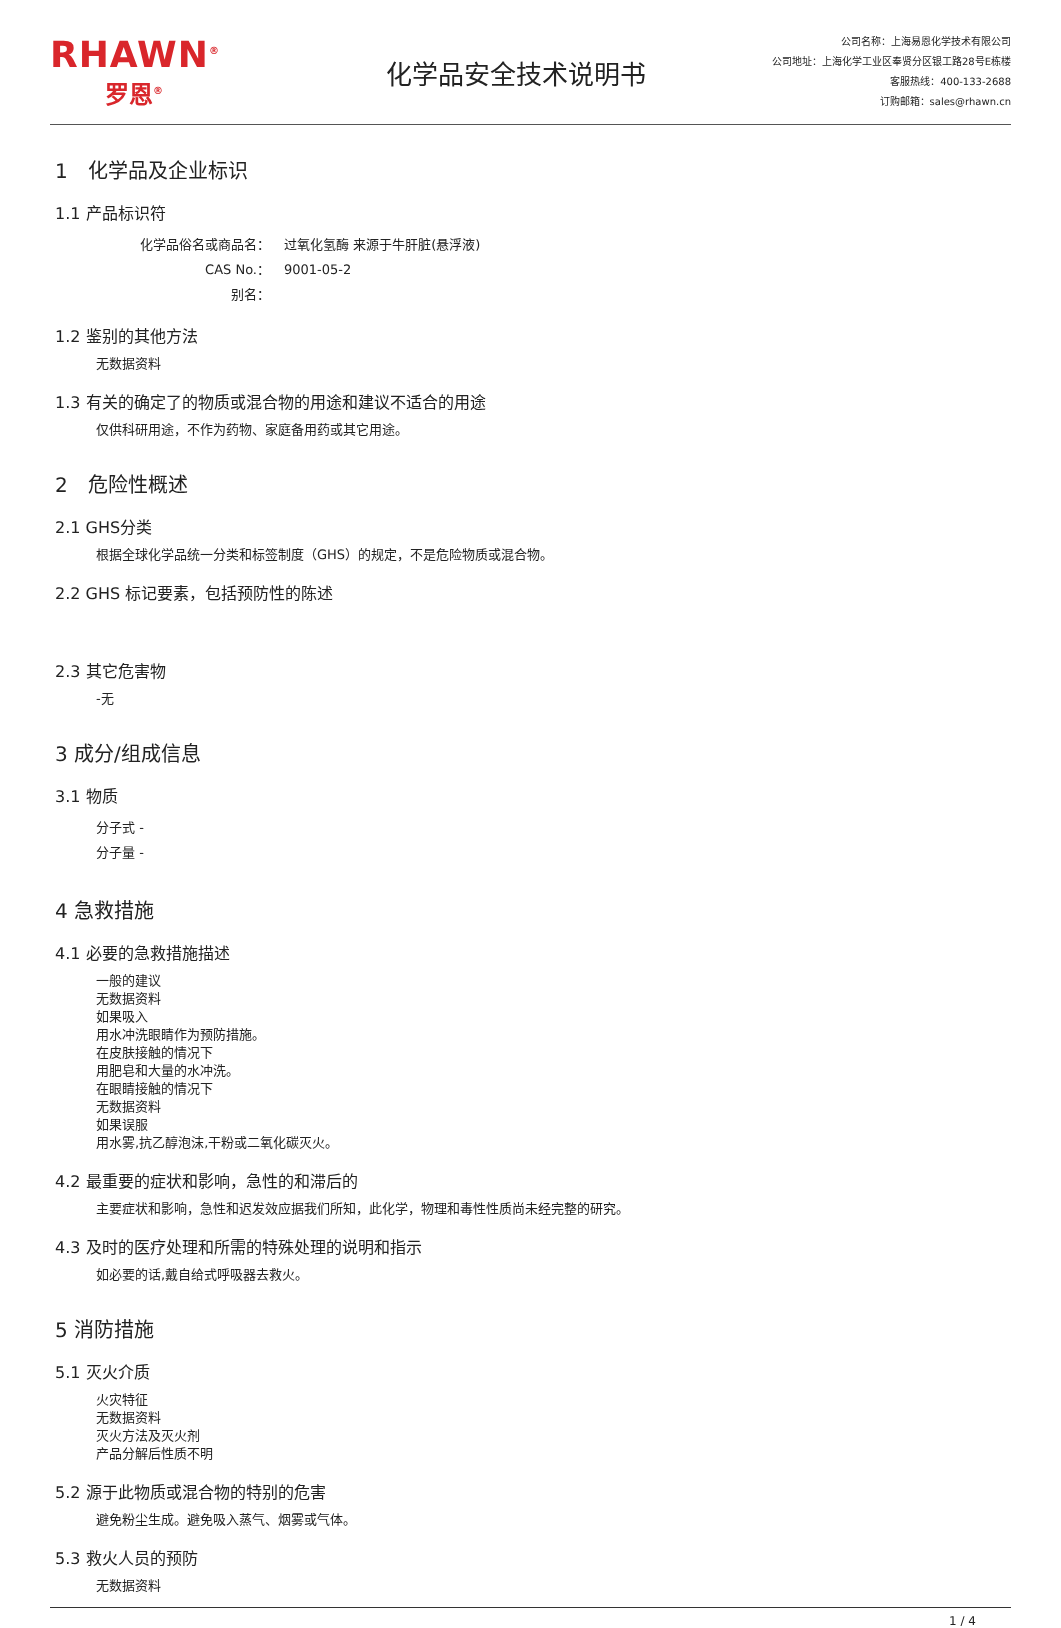RHAWN<sup>®</sup>
罗恩<sup>®</sup>
化学品安全技术说明书
公司名称：上海易恩化学技术有限公司
公司地址：上海化学工业区奉贤分区银工路28号E栋楼
客服热线：400-133-2688
订购邮箱：sales@rhawn.cn
1　化学品及企业标识
1.1 产品标识符
化学品俗名或商品名： 过氧化氢酶 来源于牛肝脏(悬浮液)
CAS No.： 9001-05-2
别名：
1.2 鉴别的其他方法
无数据资料
1.3 有关的确定了的物质或混合物的用途和建议不适合的用途
仅供科研用途，不作为药物、家庭备用药或其它用途。
2　危险性概述
2.1 GHS分类
根据全球化学品统一分类和标签制度（GHS）的规定，不是危险物质或混合物。
2.2 GHS 标记要素，包括预防性的陈述
2.3 其它危害物
-无
3 成分/组成信息
3.1 物质
分子式 -
分子量 -
4 急救措施
4.1 必要的急救措施描述
一般的建议
无数据资料
如果吸入
用水冲洗眼睛作为预防措施。
在皮肤接触的情况下
用肥皂和大量的水冲洗。
在眼睛接触的情况下
无数据资料
如果误服
用水雾,抗乙醇泡沫,干粉或二氧化碳灭火。
4.2 最重要的症状和影响，急性的和滞后的
主要症状和影响，急性和迟发效应据我们所知，此化学，物理和毒性性质尚未经完整的研究。
4.3 及时的医疗处理和所需的特殊处理的说明和指示
如必要的话,戴自给式呼吸器去救火。
5 消防措施
5.1 灭火介质
火灾特征
无数据资料
灭火方法及灭火剂
产品分解后性质不明
5.2 源于此物质或混合物的特别的危害
避免粉尘生成。避免吸入蒸气、烟雾或气体。
5.3 救火人员的预防
无数据资料
1 / 4